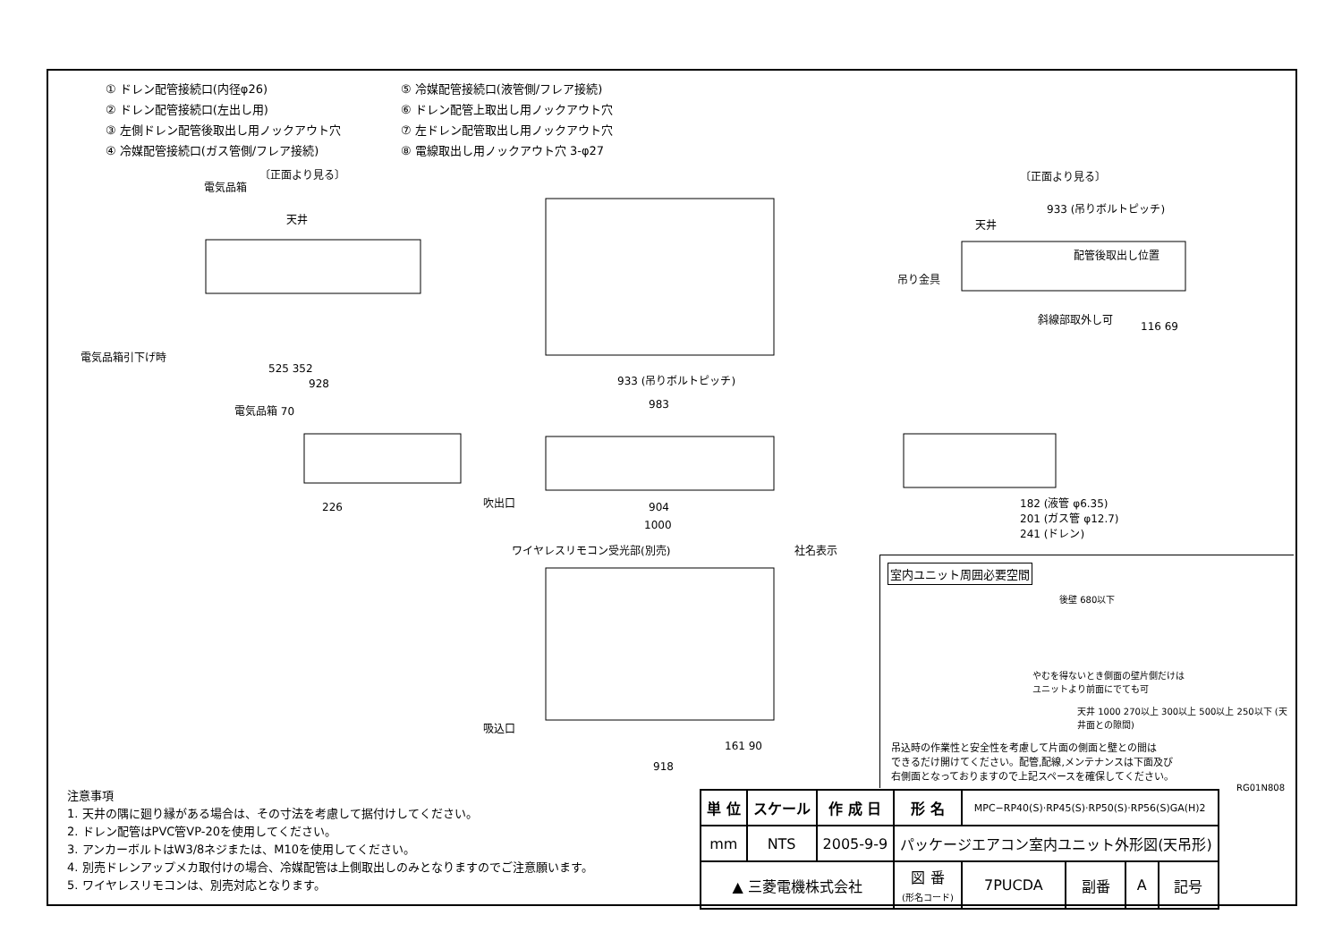① ドレン配管接続口(内径φ26)
⑤ 冷媒配管接続口(液管側/フレア接続)
② ドレン配管接続口(左出し用)
⑥ ドレン配管上取出し用ノックアウト穴
③ 左側ドレン配管後取出し用ノックアウト穴
⑦ 左ドレン配管取出し用ノックアウト穴
④ 冷媒配管接続口(ガス管側/フレア接続)
⑧ 電線取出し用ノックアウト穴 3-φ27
〔正面より見る〕
電気品箱
天井
電気品箱引下げ時
525 352
928
電気品箱 70
226
〔正面より見る〕
933 (吊りボルトピッチ)
天井
配管後取出し位置
吊り金具
斜線部取外し可
116 69
933 (吊りボルトピッチ)
983
904
1000
吹出口
182 (液管 φ6.35)
201 (ガス管 φ12.7)
241 (ドレン)
ワイヤレスリモコン受光部(別売) 社名表示
吸込口
161 90
918
室内ユニット周囲必要空間
後壁 680以下
やむを得ないとき側面の壁片側だけは
ユニットより前面にでても可
天井 1000 270以上 300以上 500以上 250以下 (天井面との隙間)
吊込時の作業性と安全性を考慮して片面の側面と壁との間は
できるだけ開けてください。配管,配線,メンテナンスは下面及び
右側面となっておりますので上記スペースを確保してください。
RG01N808
注意事項
1. 天井の隅に廻り縁がある場合は、その寸法を考慮して据付けしてください。
2. ドレン配管はPVC管VP-20を使用してください。
3. アンカーボルトはW3/8ネジまたは、M10を使用してください。
4. 別売ドレンアップメカ取付けの場合、冷媒配管は上側取出しのみとなりますのでご注意願います。
5. ワイヤレスリモコンは、別売対応となります。
| 単 位 | スケール | 作 成 日 | 形 名 | MPC−RP40(S)·RP45(S)·RP50(S)·RP56(S)GA(H)2 | | | |
| mm | NTS | 2005-9-9 | パッケージエアコン室内ユニット外形図(天吊形) | | | | |
| ▲ 三菱電機株式会社 | | | 図 番 (形名コード) | 7PUCDA | 副番 | A | 記号 |